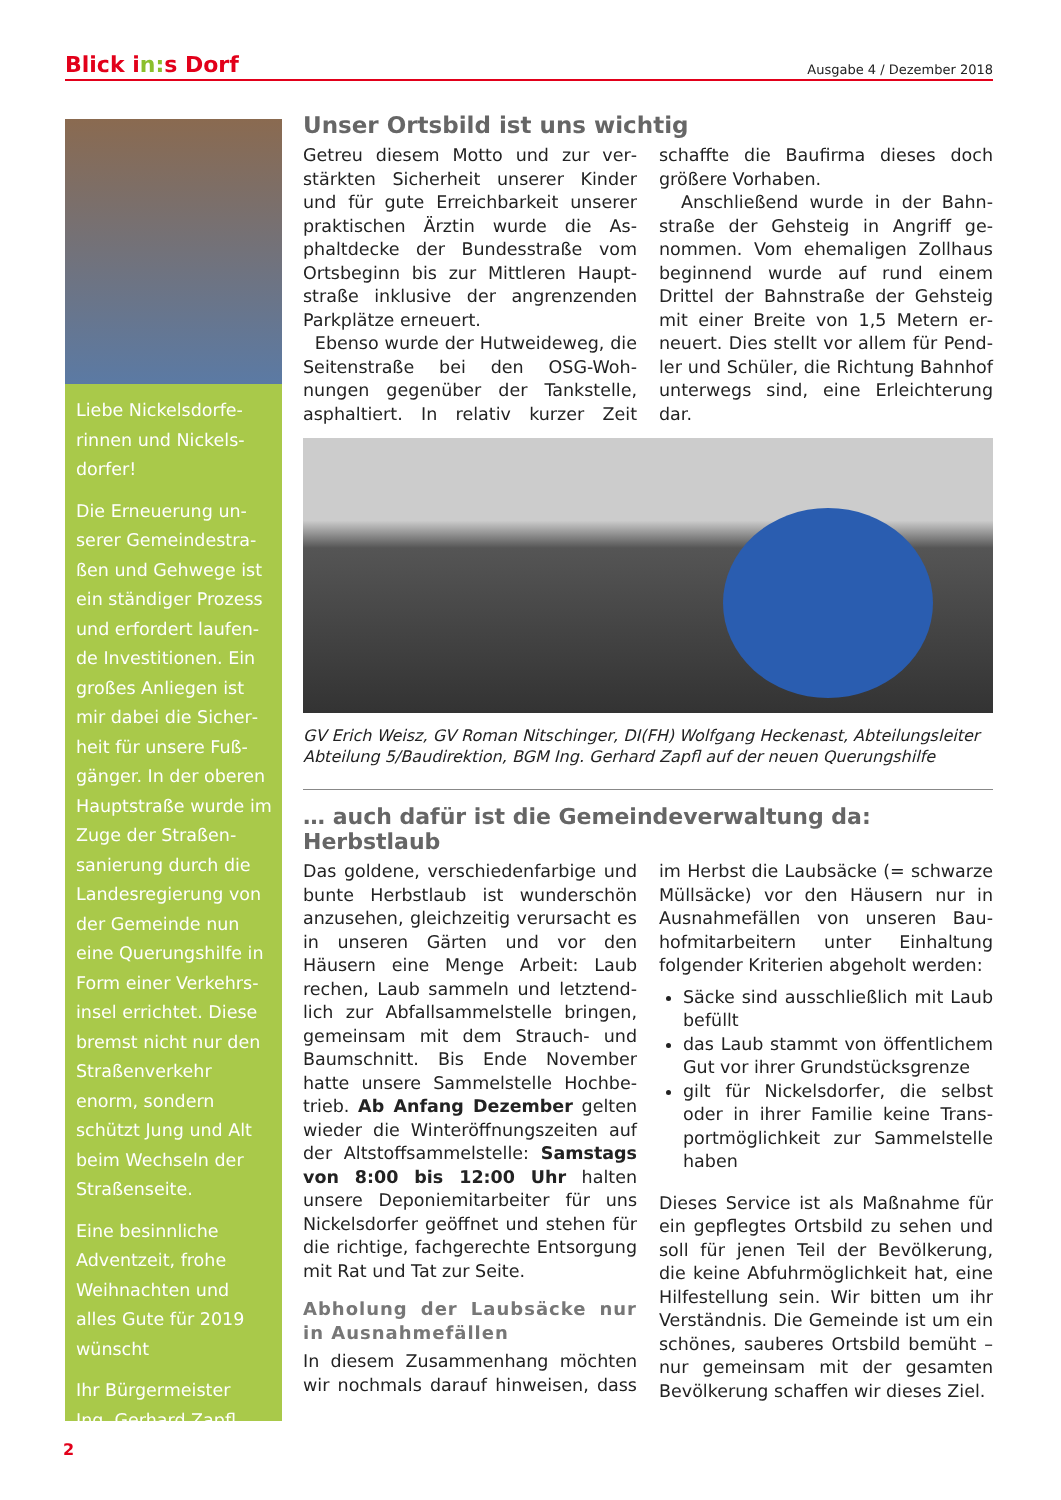Blick in: s Dorf
Ausgabe 4 / Dezember 2018
Liebe Nickelsdorfe­rinnen und Nickels­dorfer!
Die Erneuerung un­serer Gemeindestra­ßen und Gehwege ist ein ständiger Prozess und erfordert laufen­de Investitionen. Ein großes Anliegen ist mir dabei die Sicher­heit für unsere Fuß­gänger. In der oberen Hauptstraße wurde im Zuge der Straßen­sanierung durch die Landesregierung von der Gemeinde nun eine Querungshilfe in Form einer Verkehrs­insel errichtet. Diese bremst nicht nur den Straßenverkehr enorm, sondern schützt Jung und Alt beim Wechseln der Straßenseite.
Eine besinnliche Adventzeit, frohe Weihnachten und alles Gute für 2019 wünscht
Ihr Bürgermeister
Ing. Gerhard Zapfl
Unser Ortsbild ist uns wichtig
Getreu diesem Motto und zur ver­stärkten Sicherheit unserer Kinder und für gute Erreichbarkeit unserer praktischen Ärztin wurde die As­phaltdecke der Bundesstraße vom Ortsbeginn bis zur Mittleren Haupt­straße inklusive der angrenzenden Parkplätze erneuert.
Ebenso wurde der Hutweideweg, die Seitenstraße bei den OSG-Woh­nungen gegenüber der Tankstel­le, asphaltiert. In relativ kurzer Zeit schaffte die Baufirma dieses doch größere Vorhaben.
Anschließend wurde in der Bahn­straße der Gehsteig in Angriff ge­nommen. Vom ehemaligen Zollhaus beginnend wurde auf rund einem Drittel der Bahnstraße der Gehsteig mit einer Breite von 1,5 Metern er­neuert. Dies stellt vor allem für Pend­ler und Schüler, die Richtung Bahn­hof unterwegs sind, eine Erleichte­rung dar.
GV Erich Weisz, GV Roman Nitschinger, DI(FH) Wolfgang Heckenast, Abteilungsleiter Abteilung 5/Baudirektion, BGM Ing. Gerhard Zapfl auf der neuen Querungshilfe
… auch dafür ist die Gemeindeverwaltung da: Herbstlaub
Das goldene, verschiedenfarbige und bunte Herbstlaub ist wunderschön anzusehen, gleichzeitig verursacht es in unseren Gärten und vor den Häusern eine Menge Arbeit: Laub rechen, Laub sammeln und letztend­lich zur Abfallsammelstelle bringen, gemeinsam mit dem Strauch- und Baumschnitt. Bis Ende November hatte unsere Sammelstelle Hochbe­trieb. Ab Anfang Dezember gelten wieder die Winteröffnungszeiten auf der Altstoffsammelstelle: Sam­stags von 8:00 bis 12:00 Uhr halten unsere Deponiemitarbeiter für uns Nickelsdorfer geöffnet und stehen für die richtige, fachgerechte Entsor­gung mit Rat und Tat zur Seite.
Abholung der Laubsäcke nur in Ausnahmefällen
In diesem Zusammenhang möchten wir nochmals darauf hinweisen, dass im Herbst die Laubsäcke (= schwarze Müllsäcke) vor den Häusern nur in Ausnahmefällen von unseren Bau­hofmitarbeitern unter Einhaltung folgender Kriterien abgeholt wer­den:
Säcke sind ausschließlich mit Laub befüllt
das Laub stammt von öffentlichem Gut vor ihrer Grundstücksgrenze
gilt für Nickelsdorfer, die selbst oder in ihrer Familie keine Trans­portmöglichkeit zur Sammelstelle haben
Dieses Service ist als Maßnahme für ein gepflegtes Ortsbild zu sehen und soll für jenen Teil der Bevölkerung, die keine Abfuhrmöglichkeit hat, eine Hilfestellung sein. Wir bitten um ihr Verständnis. Die Gemeinde ist um ein schönes, sauberes Ortsbild bemüht – nur gemeinsam mit der gesamten Bevölkerung schaffen wir dieses Ziel.
2